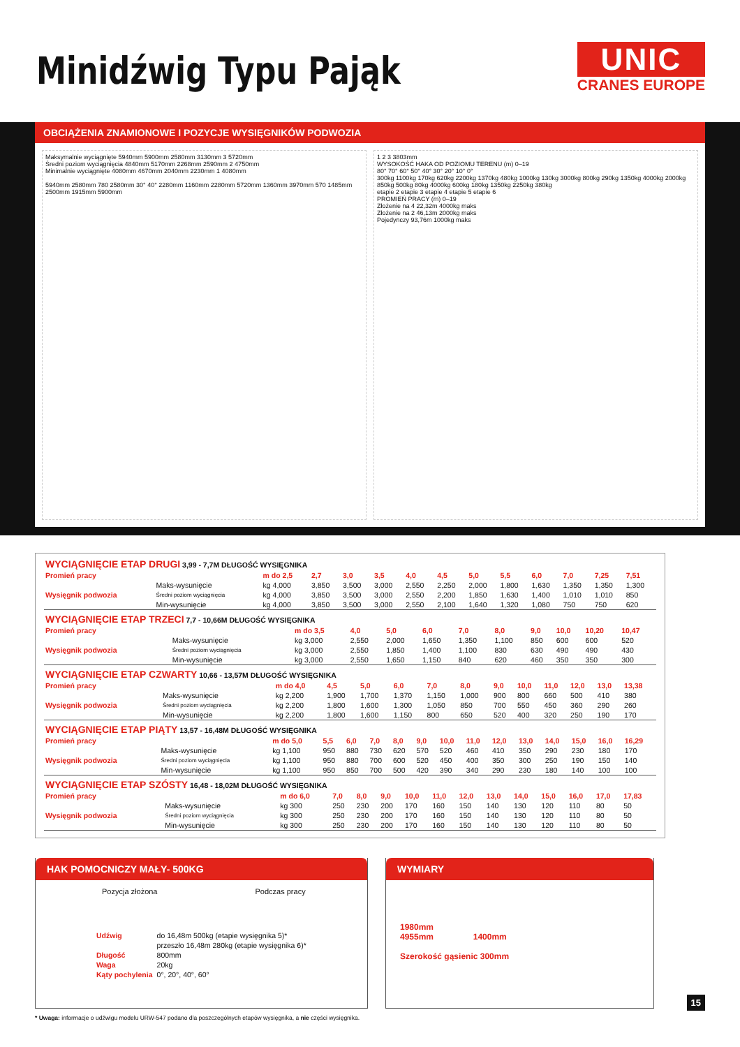Minidźwig Typu Pająk
UNIC
CRANES EUROPE
OBCIĄŻENIA ZNAMIONOWE I POZYCJE WYSIĘGNIKÓW PODWOZIA
Maksymalnie wyciągnięte 5940mm 5900mm 2580mm 3130mm 3 5720mm
Średni poziom wyciągnięcia 4840mm 5170mm 2268mm 2590mm 2 4750mm
Minimalnie wyciągnięte 4080mm 4670mm 2040mm 2230mm 1 4080mm
5940mm 2580mm 780 2580mm 30° 40° 2280mm 1160mm 2280mm 5720mm 1360mm 3970mm 570 1485mm 2500mm 1915mm 5900mm
1 2 3 3803mm
WYSOKOŚĆ HAKA OD POZIOMU TERENU (m) 0–19
80° 70° 60° 50° 40° 30° 20° 10° 0°
300kg 1100kg 170kg 620kg 2200kg 1370kg 480kg 1000kg 130kg 3000kg 800kg 290kg 1350kg 4000kg 2000kg 850kg 500kg 80kg 4000kg 600kg 180kg 1350kg 2250kg 380kg
etapie 2 etapie 3 etapie 4 etapie 5 etapie 6
PROMIEŃ PRACY (m) 0–19
Złożenie na 4 22,32m 4000kg maks
Złożenie na 2 46,13m 2000kg maks
Pojedynczy 93,76m 1000kg maks
| WYCIĄGNIĘCIE ETAP DRUGI 3,99 - 7,7M DŁUGOŚĆ WYSIĘGNIKA | | | | | | | | | | | | | |
| Promień pracy | | m do 2,5 | 2,7 | 3,0 | 3,5 | 4,0 | 4,5 | 5,0 | 5,5 | 6,0 | 7,0 | 7,25 | 7,51 |
| Wysięgnik podwozia | Maks-wysunięcie | kg 4,000 | 3,850 | 3,500 | 3,000 | 2,550 | 2,250 | 2,000 | 1,800 | 1,630 | 1,350 | 1,350 | 1,300 |
| | Średni poziom wyciągnięcia | kg 4,000 | 3,850 | 3,500 | 3,000 | 2,550 | 2,200 | 1,850 | 1,630 | 1,400 | 1,010 | 1,010 | 850 |
| | Min-wysunięcie | kg 4,000 | 3,850 | 3,500 | 3,000 | 2,550 | 2,100 | 1,640 | 1,320 | 1,080 | 750 | 750 | 620 |
| WYCIĄGNIĘCIE ETAP TRZECI 7,7 - 10,66M DŁUGOŚĆ WYSIĘGNIKA | | | | | | | | | | | |
| Promień pracy | | m do 3,5 | 4,0 | 5,0 | 6,0 | 7,0 | 8,0 | 9,0 | 10,0 | 10,20 | 10,47 |
| Wysięgnik podwozia | Maks-wysunięcie | kg 3,000 | 2,550 | 2,000 | 1,650 | 1,350 | 1,100 | 850 | 600 | 600 | 520 |
| | Średni poziom wyciągnięcia | kg 3,000 | 2,550 | 1,850 | 1,400 | 1,100 | 830 | 630 | 490 | 490 | 430 |
| | Min-wysunięcie | kg 3,000 | 2,550 | 1,650 | 1,150 | 840 | 620 | 460 | 350 | 350 | 300 |
| WYCIĄGNIĘCIE ETAP CZWARTY 10,66 - 13,57M DŁUGOŚĆ WYSIĘGNIKA | | | | | | | | | | | | | |
| Promień pracy | | m do 4,0 | 4,5 | 5,0 | 6,0 | 7,0 | 8,0 | 9,0 | 10,0 | 11,0 | 12,0 | 13,0 | 13,38 |
| Wysięgnik podwozia | Maks-wysunięcie | kg 2,200 | 1,900 | 1,700 | 1,370 | 1,150 | 1,000 | 900 | 800 | 660 | 500 | 410 | 380 |
| | Średni poziom wyciągnięcia | kg 2,200 | 1,800 | 1,600 | 1,300 | 1,050 | 850 | 700 | 550 | 450 | 360 | 290 | 260 |
| | Min-wysunięcie | kg 2,200 | 1,800 | 1,600 | 1,150 | 800 | 650 | 520 | 400 | 320 | 250 | 190 | 170 |
| WYCIĄGNIĘCIE ETAP PIĄTY 13,57 - 16,48M DŁUGOŚĆ WYSIĘGNIKA | | | | | | | | | | | | | | | |
| Promień pracy | | m do 5,0 | 5,5 | 6,0 | 7,0 | 8,0 | 9,0 | 10,0 | 11,0 | 12,0 | 13,0 | 14,0 | 15,0 | 16,0 | 16,29 |
| Wysięgnik podwozia | Maks-wysunięcie | kg 1,100 | 950 | 880 | 730 | 620 | 570 | 520 | 460 | 410 | 350 | 290 | 230 | 180 | 170 |
| | Średni poziom wyciągnięcia | kg 1,100 | 950 | 880 | 700 | 600 | 520 | 450 | 400 | 350 | 300 | 250 | 190 | 150 | 140 |
| | Min-wysunięcie | kg 1,100 | 950 | 850 | 700 | 500 | 420 | 390 | 340 | 290 | 230 | 180 | 140 | 100 | 100 |
| WYCIĄGNIĘCIE ETAP SZÓSTY 16,48 - 18,02M DŁUGOŚĆ WYSIĘGNIKA | | | | | | | | | | | | | | |
| Promień pracy | | m do 6,0 | 7,0 | 8,0 | 9,0 | 10,0 | 11,0 | 12,0 | 13,0 | 14,0 | 15,0 | 16,0 | 17,0 | 17,83 |
| Wysięgnik podwozia | Maks-wysunięcie | kg 300 | 250 | 230 | 200 | 170 | 160 | 150 | 140 | 130 | 120 | 110 | 80 | 50 |
| | Średni poziom wyciągnięcia | kg 300 | 250 | 230 | 200 | 170 | 160 | 150 | 140 | 130 | 120 | 110 | 80 | 50 |
| | Min-wysunięcie | kg 300 | 250 | 230 | 200 | 170 | 160 | 150 | 140 | 130 | 120 | 110 | 80 | 50 |
HAK POMOCNICZY MAŁY- 500KG
Pozycja złożona Podczas pracy
| Udźwig | do 16,48m 500kg (etapie wysięgnika 5)* |
| | przeszło 16,48m 280kg (etapie wysięgnika 6)* |
| Długość | 800mm |
| Waga | 20kg |
| Kąty pochylenia | 0°, 20°, 40°, 60° |
WYMIARY
1980mm
4955mm 1400mm
Szerokość gąsienic 300mm
* Uwaga: informacje o udźwigu modelu URW-547 podano dla poszczególnych etapów wysięgnika, a nie części wysięgnika.
15